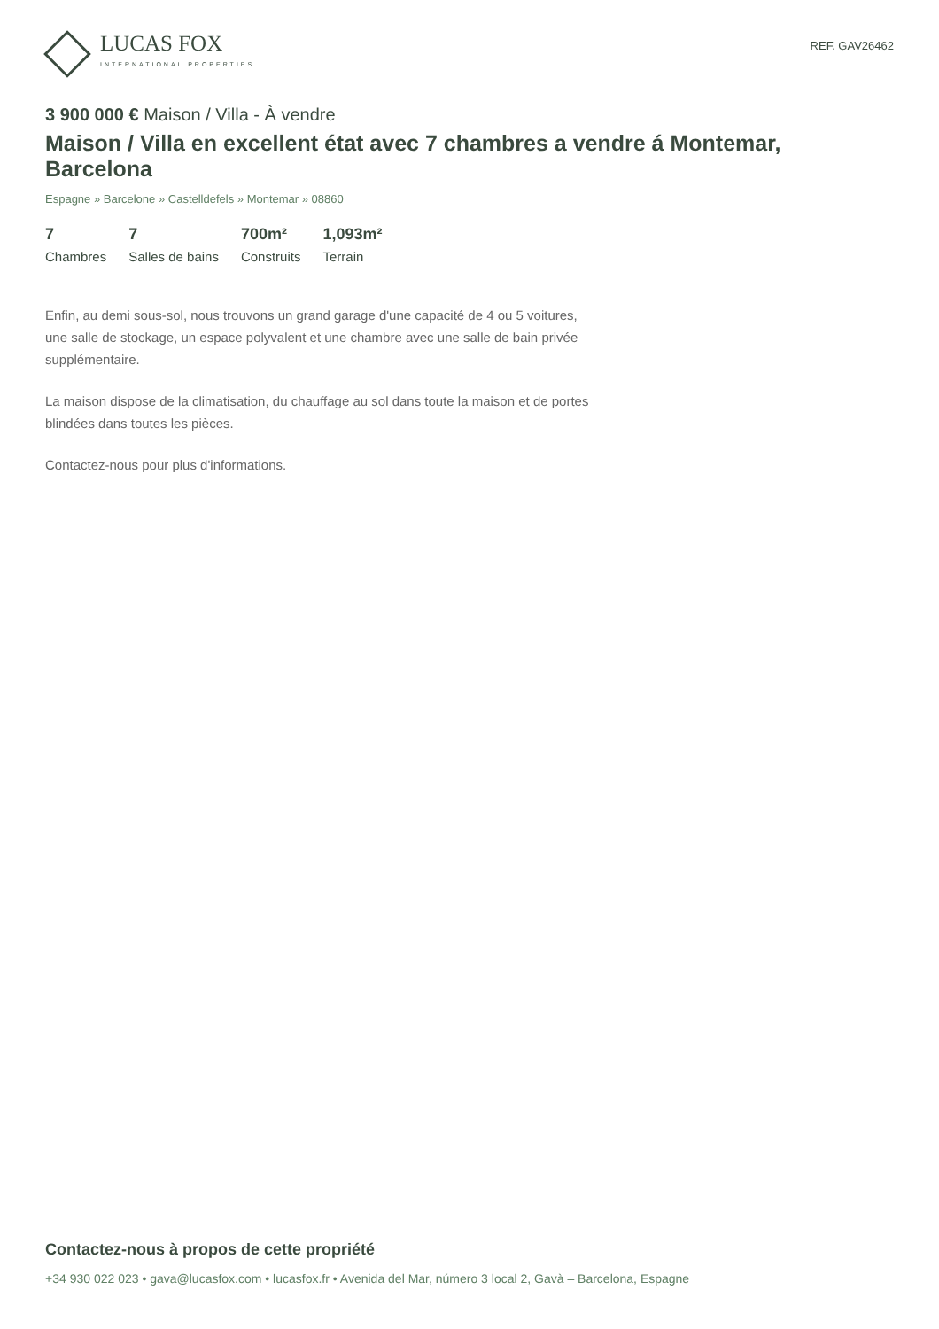LUCAS FOX
INTERNATIONAL PROPERTIES
REF. GAV26462
3 900 000 € Maison / Villa - À vendre
Maison / Villa en excellent état avec 7 chambres a vendre á Montemar, Barcelona
Espagne » Barcelone » Castelldefels » Montemar » 08860
7
Chambres
7
Salles de bains
700m²
Construits
1,093m²
Terrain
Enfin, au demi sous-sol, nous trouvons un grand garage d'une capacité de 4 ou 5 voitures, une salle de stockage, un espace polyvalent et une chambre avec une salle de bain privée supplémentaire.
La maison dispose de la climatisation, du chauffage au sol dans toute la maison et de portes blindées dans toutes les pièces.
Contactez-nous pour plus d'informations.
Contactez-nous à propos de cette propriété
+34 930 022 023 • gava@lucasfox.com • lucasfox.fr • Avenida del Mar, número 3 local 2, Gavà – Barcelona, Espagne